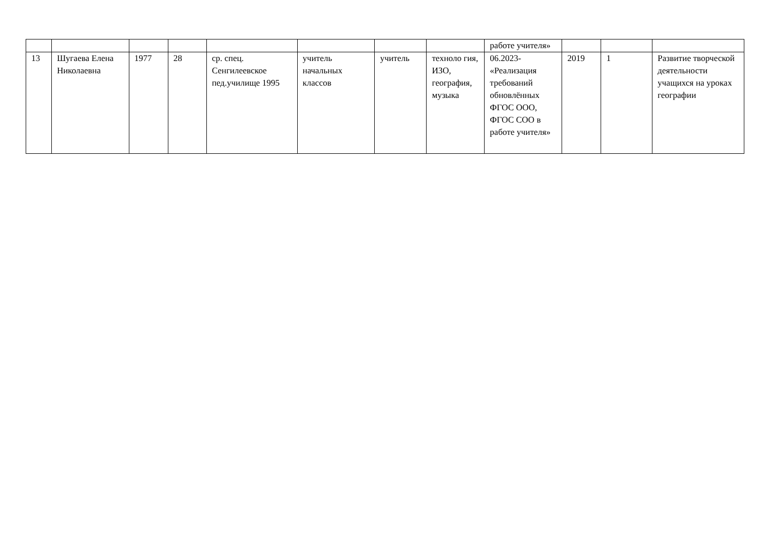| | | | | | | | | работе учителя» | | | |
| 13 | Шугаева Елена Николаевна | 1977 | 28 | ср. спец. Сенгилеевское пед.училище 1995 | учитель начальных классов | учитель | техноло гия, ИЗО, география, музыка | 06.2023- «Реализация требований обновлённых ФГОС ООО, ФГОС СОО в работе учителя» | 2019 | 1 | Развитие творческой деятельности учащихся на уроках географии |